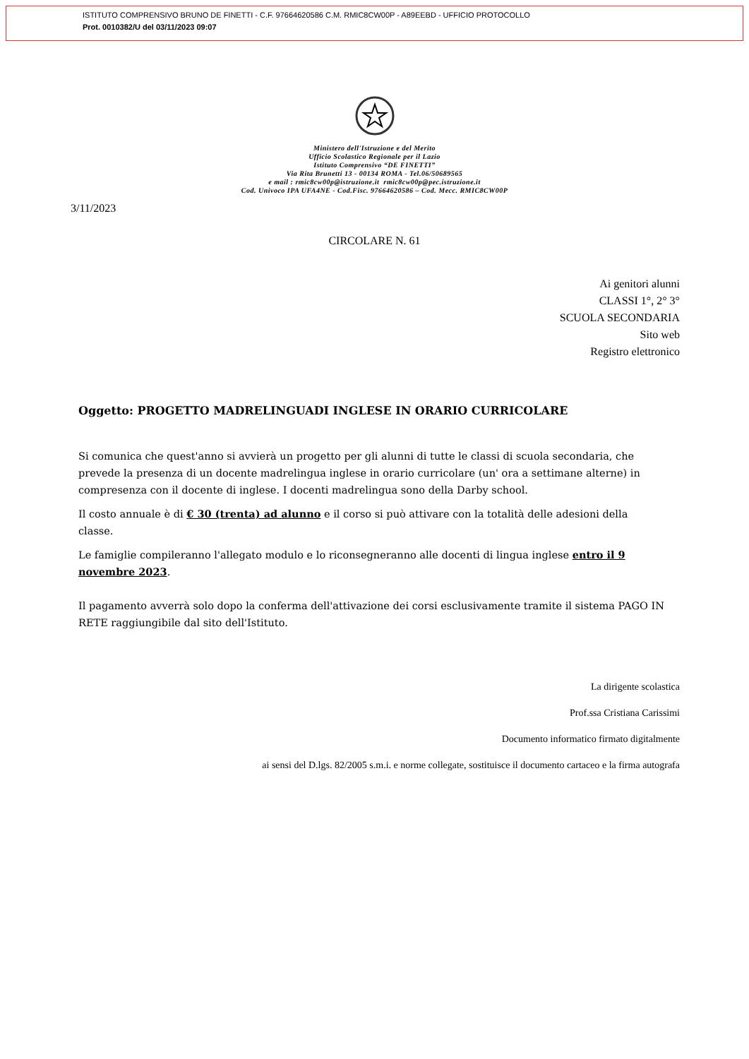ISTITUTO COMPRENSIVO BRUNO DE FINETTI - C.F. 97664620586 C.M. RMIC8CW00P - A89EEBD - UFFICIO PROTOCOLLO
Prot. 0010382/U del 03/11/2023 09:07
Ministero dell'Istruzione e del Merito
Ufficio Scolastico Regionale per il Lazio
Istituto Comprensivo “DE FINETTI”
Via Rita Brunetti 13 - 00134 ROMA - Tel.06/50689565
e mail : rmic8cw00p@istruzione.it rmic8cw00p@pec.istruzione.it
Cod. Univoco IPA UFA4NE - Cod.Fisc. 97664620586 – Cod. Mecc. RMIC8CW00P
3/11/2023
CIRCOLARE N. 61
Ai genitori alunni
CLASSI 1°, 2° 3°
SCUOLA SECONDARIA
Sito web
Registro elettronico
Oggetto: PROGETTO MADRELINGUADI INGLESE IN ORARIO CURRICOLARE
Si comunica che quest'anno si avvierà un progetto per gli alunni di tutte le classi di scuola secondaria, che prevede la presenza di un docente madrelingua inglese in orario curricolare (un' ora a settimane alterne) in compresenza con il docente di inglese. I docenti madrelingua sono della Darby school.
Il costo annuale è di € 30 (trenta) ad alunno e il corso si può attivare con la totalità delle adesioni della classe.
Le famiglie compileranno l'allegato modulo e lo riconsegneranno alle docenti di lingua inglese entro il 9 novembre 2023.
Il pagamento avverrà solo dopo la conferma dell'attivazione dei corsi esclusivamente tramite il sistema PAGO IN RETE raggiungibile dal sito dell'Istituto.
La dirigente scolastica
Prof.ssa Cristiana Carissimi
Documento informatico firmato digitalmente
ai sensi del D.lgs. 82/2005 s.m.i. e norme collegate, sostituisce il documento cartaceo e la firma autografa